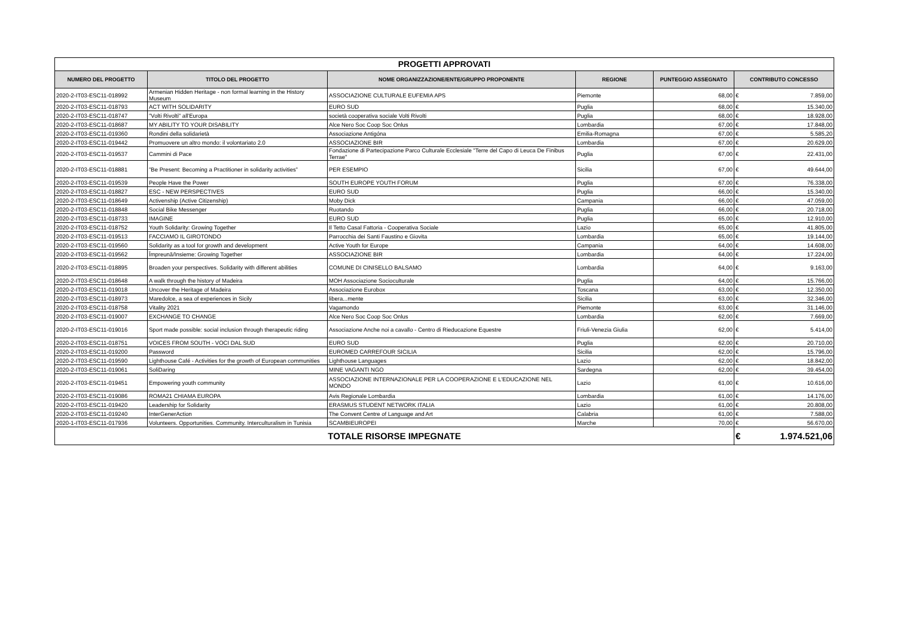| PROGETTI APPROVATI | | | | | | |
| NUMERO DEL PROGETTO | TITOLO DEL PROGETTO | NOME ORGANIZZAZIONE/ENTE/GRUPPO PROPONENTE | REGIONE | PUNTEGGIO ASSEGNATO | CONTRIBUTO CONCESSO | |
| 2020-2-IT03-ESC11-018992 | Armenian Hidden Heritage - non formal learning in the History Museum | ASSOCIAZIONE CULTURALE EUFEMIA APS | Piemonte | 68,00 | € | 7.859,00 |
| 2020-2-IT03-ESC11-018793 | ACT WITH SOLIDARITY | EURO SUD | Puglia | 68,00 | € | 15.340,00 |
| 2020-2-IT03-ESC11-018747 | "Volti Rivolti" all'Europa | società cooperativa sociale Volti Rivolti | Puglia | 68,00 | € | 18.928,00 |
| 2020-2-IT03-ESC11-018687 | MY ABILITY TO YOUR DISABILITY | Alce Nero Soc Coop Soc Onlus | Lombardia | 67,00 | € | 17.848,00 |
| 2020-2-IT03-ESC11-019360 | Rondini della solidarietà | Associazione Antigóna | Emilia-Romagna | 67,00 | € | 5.585,20 |
| 2020-2-IT03-ESC11-019442 | Promuovere un altro mondo: il volontariato 2.0 | ASSOCIAZIONE BIR | Lombardia | 67,00 | € | 20.629,00 |
| 2020-2-IT03-ESC11-019537 | Cammini di Pace | Fondazione di Partecipazione Parco Culturale Ecclesiale "Terre del Capo di Leuca De Finibus Terrae" | Puglia | 67,00 | € | 22.431,00 |
| 2020-2-IT03-ESC11-018881 | "Be Present: Becoming a Practitioner in solidarity activities” | PER ESEMPIO | Sicilia | 67,00 | € | 49.644,00 |
| 2020-2-IT03-ESC11-019539 | People Have the Power | SOUTH EUROPE YOUTH FORUM | Puglia | 67,00 | € | 76.338,00 |
| 2020-2-IT03-ESC11-018827 | ESC - NEW PERSPECTIVES | EURO SUD | Puglia | 66,00 | € | 15.340,00 |
| 2020-2-IT03-ESC11-018649 | Activenship (Active Citizenship) | Moby Dick | Campania | 66,00 | € | 47.059,00 |
| 2020-2-IT03-ESC11-018848 | Social Bike Messenger | Ruotando | Puglia | 66,00 | € | 20.718,00 |
| 2020-2-IT03-ESC11-018733 | IMAGINE | EURO SUD | Puglia | 65,00 | € | 12.910,00 |
| 2020-2-IT03-ESC11-018752 | Youth Solidarity: Growing Together | Il Tetto Casal Fattoria - Cooperativa Sociale | Lazio | 65,00 | € | 41.805,00 |
| 2020-2-IT03-ESC11-019513 | FACCIAMO IL GIROTONDO | Parrocchia dei Santi Faustino e Giovita | Lombardia | 65,00 | € | 19.144,00 |
| 2020-2-IT03-ESC11-019560 | Solidarity as a tool for growth and development | Active Youth for Europe | Campania | 64,00 | € | 14.608,00 |
| 2020-2-IT03-ESC11-019562 | Împreună/Insieme: Growing Together | ASSOCIAZIONE BIR | Lombardia | 64,00 | € | 17.224,00 |
| 2020-2-IT03-ESC11-018895 | Broaden your perspectives. Solidarity with different abilities | COMUNE DI CINISELLO BALSAMO | Lombardia | 64,00 | € | 9.163,00 |
| 2020-2-IT03-ESC11-018648 | A walk through the history of Madeira | MOH Associazione Socioculturale | Puglia | 64,00 | € | 15.766,00 |
| 2020-2-IT03-ESC11-019018 | Uncover the Heritage of Madeira | Associazione Eurobox | Toscana | 63,00 | € | 12.350,00 |
| 2020-2-IT03-ESC11-018973 | Maredolce, a sea of experiences in Sicily | libera...mente | Sicilia | 63,00 | € | 32.346,00 |
| 2020-2-IT03-ESC11-018758 | Vitality 2021 | Vagamondo | Piemonte | 63,00 | € | 31.146,00 |
| 2020-2-IT03-ESC11-019007 | EXCHANGE TO CHANGE | Alce Nero Soc Coop Soc Onlus | Lombardia | 62,00 | € | 7.669,00 |
| 2020-2-IT03-ESC11-019016 | Sport made possible: social inclusion through therapeutic riding | Associazione Anche noi a cavallo - Centro di Rieducazione Equestre | Friuli-Venezia Giulia | 62,00 | € | 5.414,00 |
| 2020-2-IT03-ESC11-018751 | VOICES FROM SOUTH - VOCI DAL SUD | EURO SUD | Puglia | 62,00 | € | 20.710,00 |
| 2020-2-IT03-ESC11-019200 | Password | EUROMED CARREFOUR SICILIA | Sicilia | 62,00 | € | 15.796,00 |
| 2020-2-IT03-ESC11-019590 | Lighthouse Café - Activities for the growth of European communities | Lighthouse Languages | Lazio | 62,00 | € | 18.842,00 |
| 2020-2-IT03-ESC11-019061 | SoliDaring | MINE VAGANTI NGO | Sardegna | 62,00 | € | 39.454,00 |
| 2020-2-IT03-ESC11-019451 | Empowering youth community | ASSOCIAZIONE INTERNAZIONALE PER LA COOPERAZIONE E L'EDUCAZIONE NEL MONDO | Lazio | 61,00 | € | 10.616,00 |
| 2020-2-IT03-ESC11-019086 | ROMA21 CHIAMA EUROPA | Avis Regionale Lombardia | Lombardia | 61,00 | € | 14.176,00 |
| 2020-2-IT03-ESC11-019420 | Leadership for Solidarity | ERASMUS STUDENT NETWORK ITALIA | Lazio | 61,00 | € | 20.808,00 |
| 2020-2-IT03-ESC11-019240 | InterGenerAction | The Convent Centre of Language and Art | Calabria | 61,00 | € | 7.588,00 |
| 2020-1-IT03-ESC11-017936 | Volunteers. Opportunities. Community. Interculturalism in Tunisia | SCAMBIEUROPEI | Marche | 70,00 | € | 56.670,00 |
| TOTALE RISORSE IMPEGNATE | | | | | € | 1.974.521,06 |